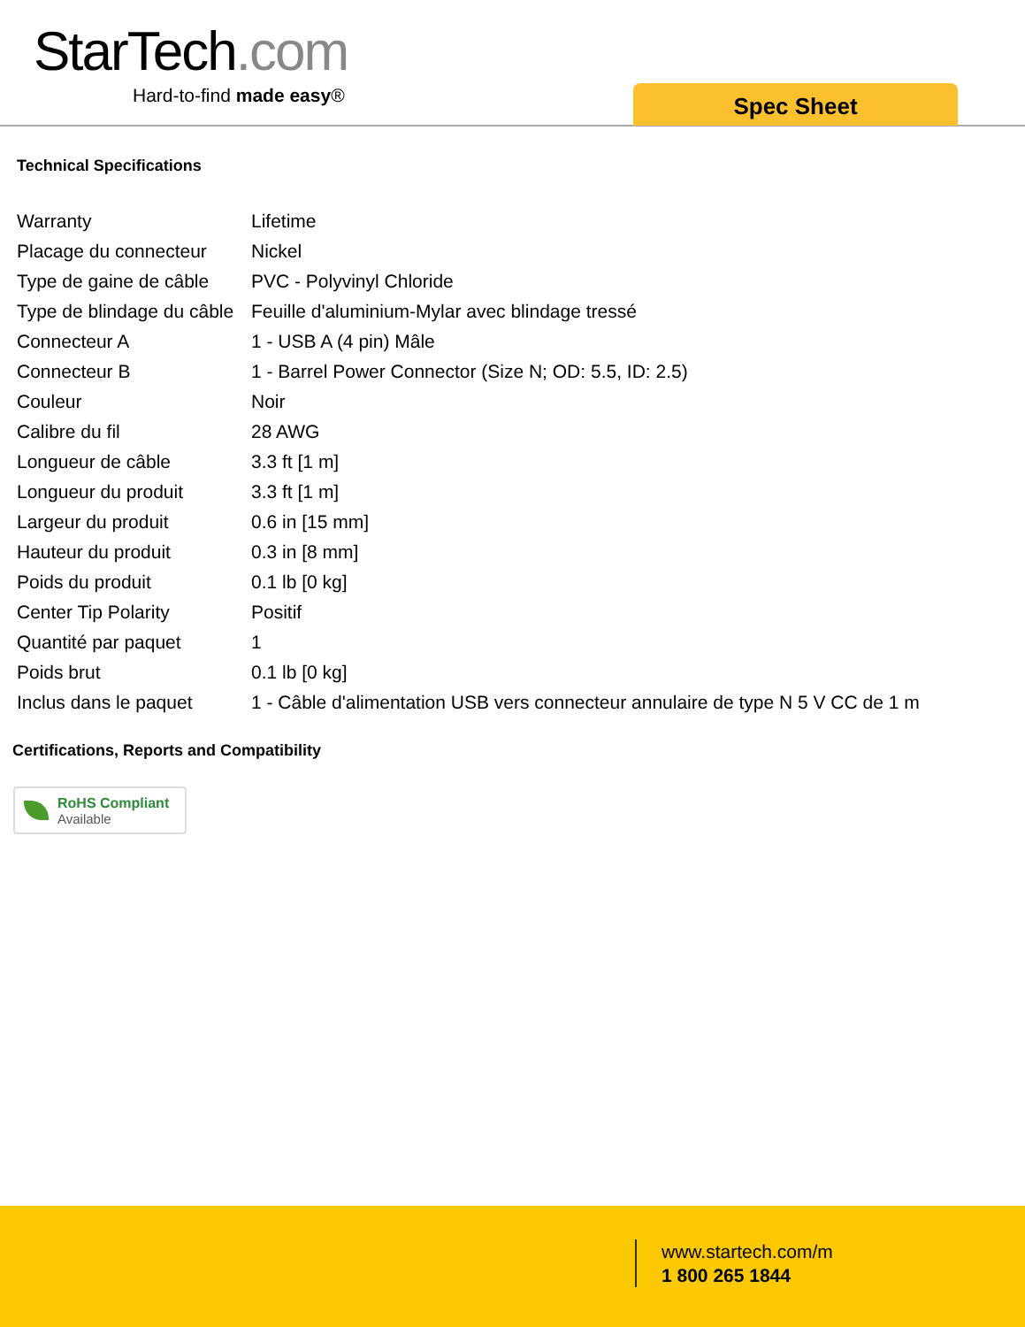StarTech.com
Hard-to-find made easy® Spec Sheet
Technical Specifications
| Warranty | Lifetime |
| Placage du connecteur | Nickel |
| Type de gaine de câble | PVC - Polyvinyl Chloride |
| Type de blindage du câble | Feuille d'aluminium-Mylar avec blindage tressé |
| Connecteur A | 1 - USB A (4 pin) Mâle |
| Connecteur B | 1 - Barrel Power Connector (Size N; OD: 5.5, ID: 2.5) |
| Couleur | Noir |
| Calibre du fil | 28 AWG |
| Longueur de câble | 3.3 ft [1 m] |
| Longueur du produit | 3.3 ft [1 m] |
| Largeur du produit | 0.6 in [15 mm] |
| Hauteur du produit | 0.3 in [8 mm] |
| Poids du produit | 0.1 lb [0 kg] |
| Center Tip Polarity | Positif |
| Quantité par paquet | 1 |
| Poids brut | 0.1 lb [0 kg] |
| Inclus dans le paquet | 1 - Câble d'alimentation USB vers connecteur annulaire de type N 5 V CC de 1 m |
Certifications, Reports and Compatibility
RoHS Compliant
Available
www.startech.com/m
1 800 265 1844